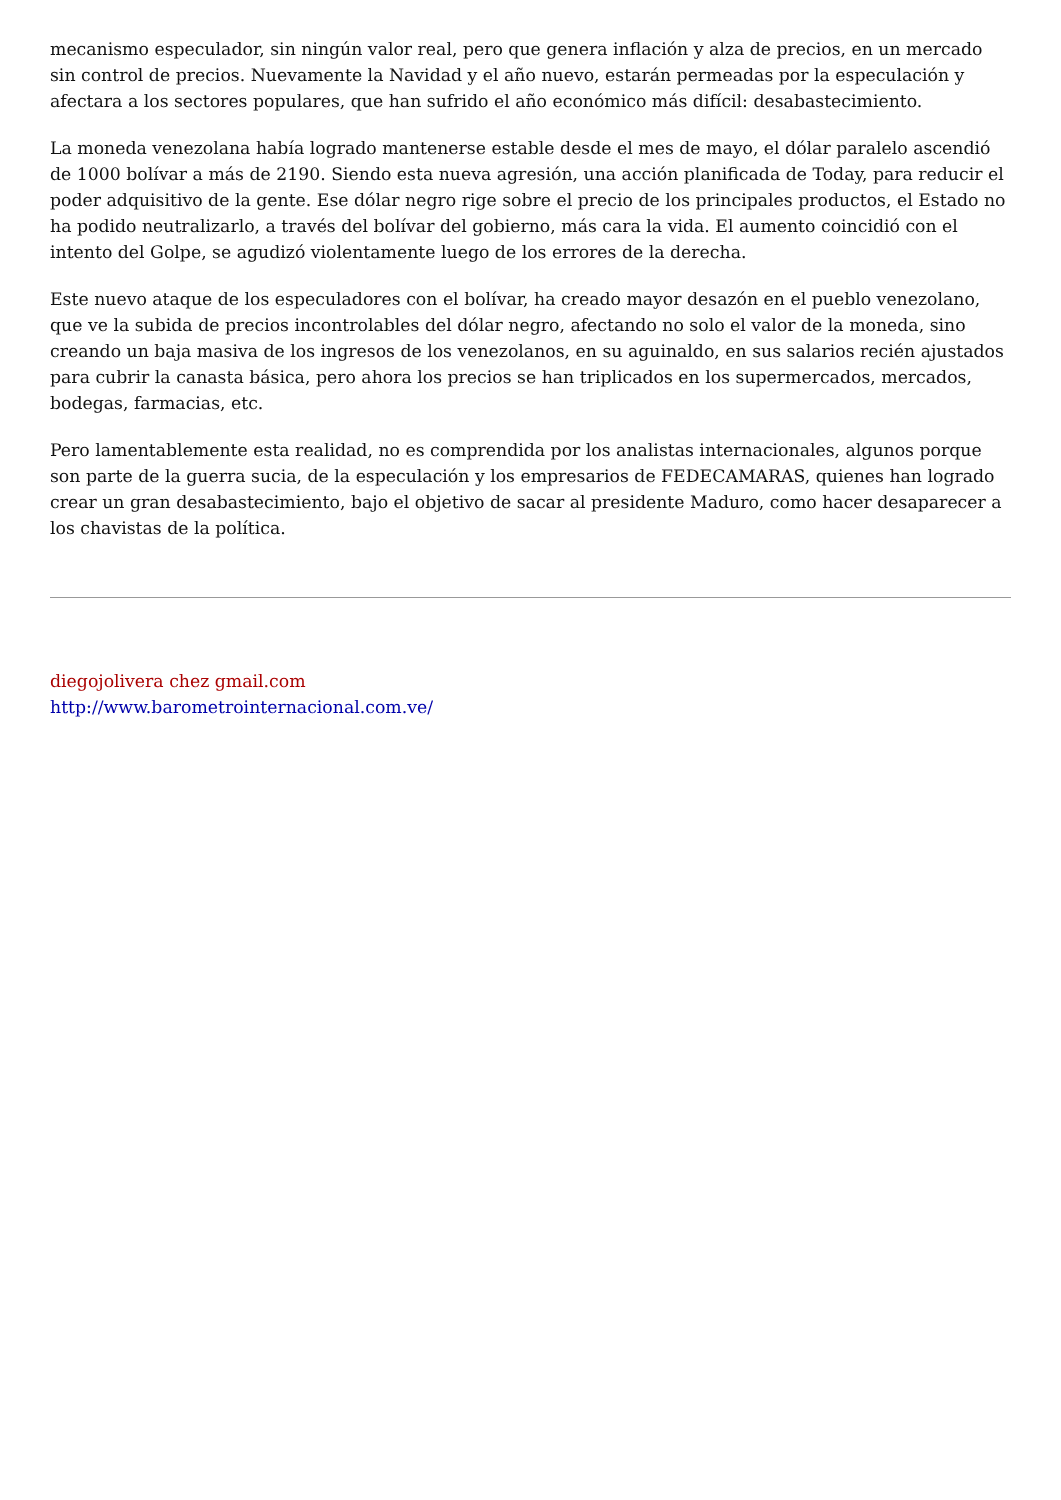mecanismo especulador, sin ningún valor real, pero que genera inflación y alza de precios, en un mercado sin control de precios. Nuevamente la Navidad y el año nuevo, estarán permeadas por la especulación y afectara a los sectores populares, que han sufrido el año económico más difícil: desabastecimiento.
La moneda venezolana había logrado mantenerse estable desde el mes de mayo, el dólar paralelo ascendió de 1000 bolívar a más de 2190. Siendo esta nueva agresión, una acción planificada de Today, para reducir el poder adquisitivo de la gente. Ese dólar negro rige sobre el precio de los principales productos, el Estado no ha podido neutralizarlo, a través del bolívar del gobierno, más cara la vida. El aumento coincidió con el intento del Golpe, se agudizó violentamente luego de los errores de la derecha.
Este nuevo ataque de los especuladores con el bolívar, ha creado mayor desazón en el pueblo venezolano, que ve la subida de precios incontrolables del dólar negro, afectando no solo el valor de la moneda, sino creando un baja masiva de los ingresos de los venezolanos, en su aguinaldo, en sus salarios recién ajustados para cubrir la canasta básica, pero ahora los precios se han triplicados en los supermercados, mercados, bodegas, farmacias, etc.
Pero lamentablemente esta realidad, no es comprendida por los analistas internacionales, algunos porque son parte de la guerra sucia, de la especulación y los empresarios de FEDECAMARAS, quienes han logrado crear un gran desabastecimiento, bajo el objetivo de sacar al presidente Maduro, como hacer desaparecer a los chavistas de la política.
diegojolivera chez gmail.com
http://www.barometrointernacional.com.ve/